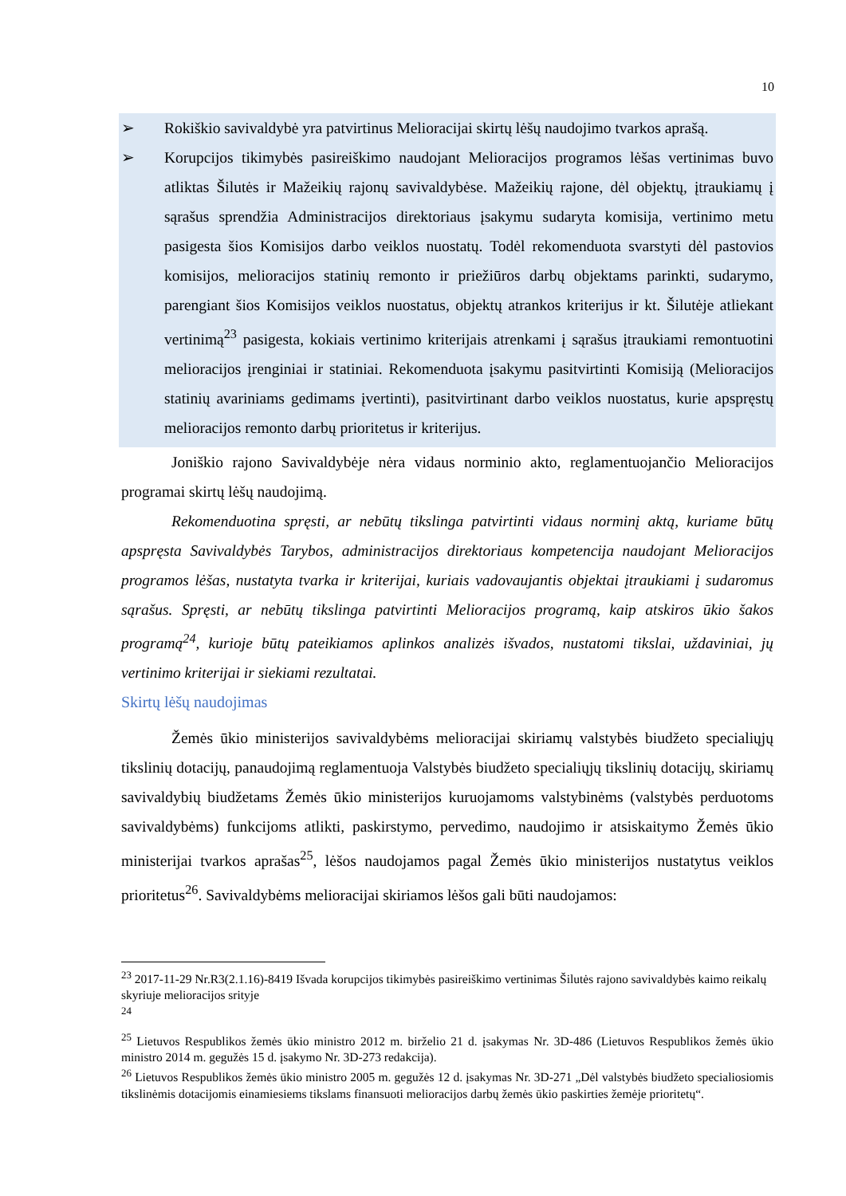10
➢ Rokiškio savivaldybė yra patvirtinus Melioracijai skirtų lėšų naudojimo tvarkos aprašą.
➢ Korupcijos tikimybės pasireiškimo naudojant Melioracijos programos lėšas vertinimas buvo atliktas Šilutės ir Mažeikių rajonų savivaldybėse. Mažeikių rajone, dėl objektų, įtraukiamų į sąrašus sprendžia Administracijos direktoriaus įsakymu sudaryta komisija, vertinimo metu pasigesta šios Komisijos darbo veiklos nuostatų. Todėl rekomenduota svarstyti dėl pastovios komisijos, melioracijos statinių remonto ir priežiūros darbų objektams parinkti, sudarymo, parengiant šios Komisijos veiklos nuostatus, objektų atrankos kriterijus ir kt. Šilutėje atliekant vertinimą<sup>23</sup> pasigesta, kokiais vertinimo kriterijais atrenkami į sąrašus įtraukiami remontuotini melioracijos įrenginiai ir statiniai. Rekomenduota įsakymu pasitvirtinti Komisiją (Melioracijos statinių avariniams gedimams įvertinti), pasitvirtinant darbo veiklos nuostatus, kurie apspręstų melioracijos remonto darbų prioritetus ir kriterijus.
Joniškio rajono Savivaldybėje nėra vidaus norminio akto, reglamentuojančio Melioracijos programai skirtų lėšų naudojimą.
Rekomenduotina spręsti, ar nebūtų tikslinga patvirtinti vidaus norminį aktą, kuriame būtų apspręsta Savivaldybės Tarybos, administracijos direktoriaus kompetencija naudojant Melioracijos programos lėšas, nustatyta tvarka ir kriterijai, kuriais vadovaujantis objektai įtraukiami į sudaromus sąrašus. Spręsti, ar nebūtų tikslinga patvirtinti Melioracijos programą, kaip atskiros ūkio šakos programą<sup>24</sup>, kurioje būtų pateikiamos aplinkos analizės išvados, nustatomi tikslai, uždaviniai, jų vertinimo kriterijai ir siekiami rezultatai.
Skirtų lėšų naudojimas
Žemės ūkio ministerijos savivaldybėms melioracijai skiriamų valstybės biudžeto specialiųjų tikslinių dotacijų, panaudojimą reglamentuoja Valstybės biudžeto specialiųjų tikslinių dotacijų, skiriamų savivaldybių biudžetams Žemės ūkio ministerijos kuruojamoms valstybinėms (valstybės perduotoms savivaldybėms) funkcijoms atlikti, paskirstymo, pervedimo, naudojimo ir atsiskaitymo Žemės ūkio ministerijai tvarkos aprašas<sup>25</sup>, lėšos naudojamos pagal Žemės ūkio ministerijos nustatytus veiklos prioritetus<sup>26</sup>. Savivaldybėms melioracijai skiriamos lėšos gali būti naudojamos:
<sup>23</sup> 2017-11-29 Nr.R3(2.1.16)-8419 Išvada korupcijos tikimybės pasireiškimo vertinimas Šilutės rajono savivaldybės kaimo reikalų skyriuje melioracijos srityje
<sup>24</sup>
<sup>25</sup> Lietuvos Respublikos žemės ūkio ministro 2012 m. birželio 21 d. įsakymas Nr. 3D-486 (Lietuvos Respublikos žemės ūkio ministro 2014 m. gegužės 15 d. įsakymo Nr. 3D-273 redakcija).
<sup>26</sup> Lietuvos Respublikos žemės ūkio ministro 2005 m. gegužės 12 d. įsakymas Nr. 3D-271 „Dėl valstybės biudžeto specialiosiomis tikslinėmis dotacijomis einamiesiems tikslams finansuoti melioracijos darbų žemės ūkio paskirties žemėje prioritetų“.